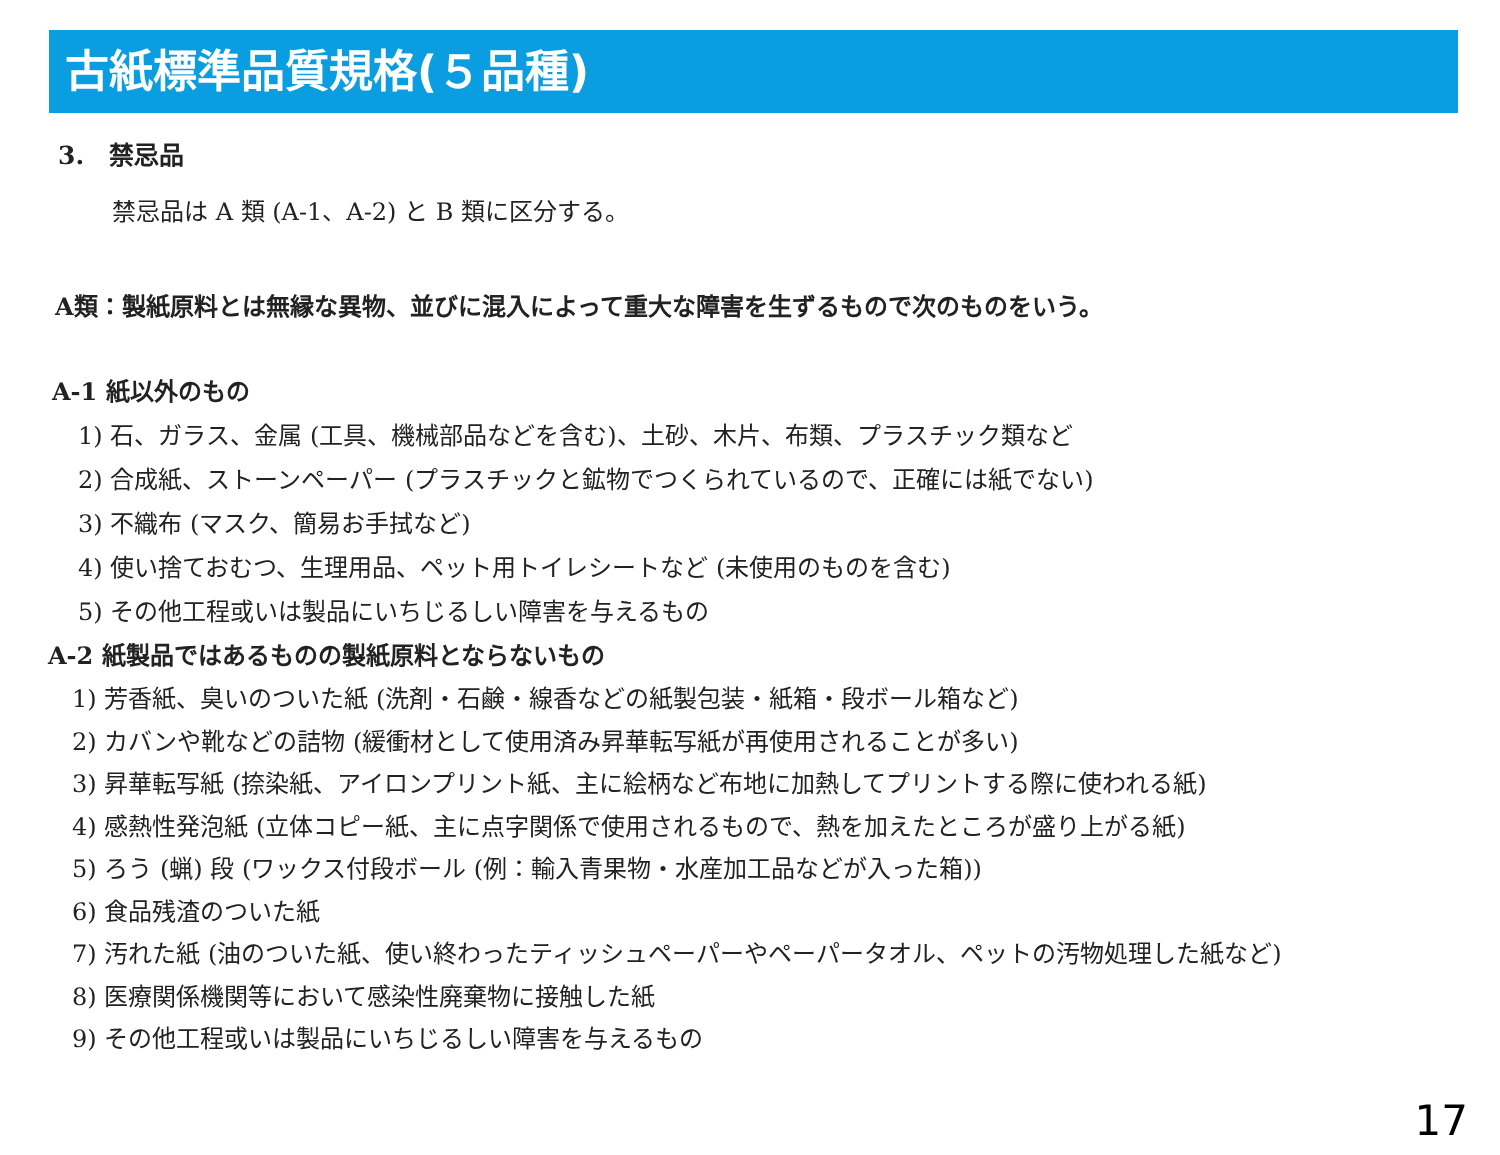古紙標準品質規格(５品種)
3.　禁忌品
禁忌品は A 類 (A-1、A-2) と B 類に区分する。
A類：製紙原料とは無縁な異物、並びに混入によって重大な障害を生ずるもので次のものをいう。
A-1 紙以外のもの
1) 石、ガラス、金属 (工具、機械部品などを含む)、土砂、木片、布類、プラスチック類など
2) 合成紙、ストーンペーパー (プラスチックと鉱物でつくられているので、正確には紙でない)
3) 不織布 (マスク、簡易お手拭など)
4) 使い捨ておむつ、生理用品、ペット用トイレシートなど (未使用のものを含む)
5) その他工程或いは製品にいちじるしい障害を与えるもの
A-2 紙製品ではあるものの製紙原料とならないもの
1) 芳香紙、臭いのついた紙 (洗剤・石鹸・線香などの紙製包装・紙箱・段ボール箱など)
2) カバンや靴などの詰物 (緩衝材として使用済み昇華転写紙が再使用されることが多い)
3) 昇華転写紙 (捺染紙、アイロンプリント紙、主に絵柄など布地に加熱してプリントする際に使われる紙)
4) 感熱性発泡紙 (立体コピー紙、主に点字関係で使用されるもので、熱を加えたところが盛り上がる紙)
5) ろう (蝋) 段 (ワックス付段ボール (例：輸入青果物・水産加工品などが入った箱))
6) 食品残渣のついた紙
7) 汚れた紙 (油のついた紙、使い終わったティッシュペーパーやペーパータオル、ペットの汚物処理した紙など)
8) 医療関係機関等において感染性廃棄物に接触した紙
9) その他工程或いは製品にいちじるしい障害を与えるもの
17